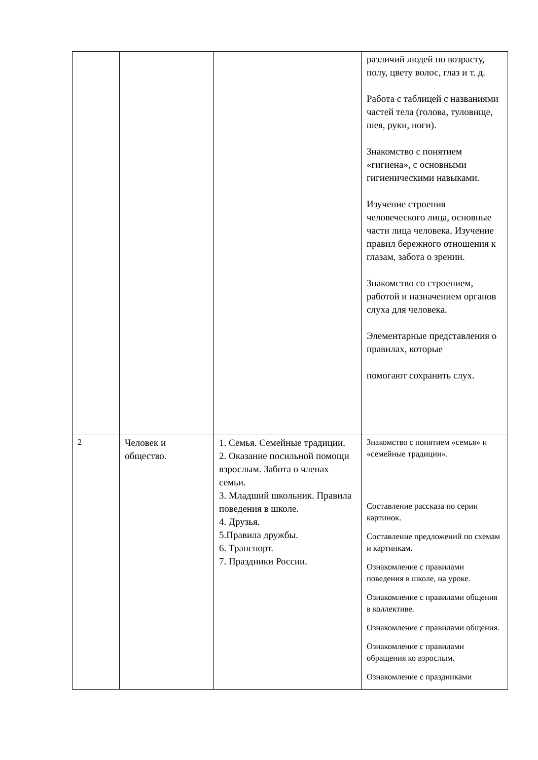| | | | различий людей по возрасту, полу, цвету волос, глаз и т. д. Работа с таблицей с названиями частей тела (голова, туловище, шея, руки, ноги). Знакомство с понятием «гигиена», с основными гигиеническими навыками. Изучение строения человеческого лица, основные части лица человека. Изучение правил бережного отношения к глазам, забота о зрении. Знакомство со строением, работой и назначением органов слуха для человека. Элементарные представления о правилах, которые помогают сохранить слух. |
| 2 | Человек и общество. | 1. Семья. Семейные традиции. 2. Оказание посильной помощи взрослым. Забота о членах семьи. 3. Младший школьник. Правила поведения в школе. 4. Друзья. 5.Правила дружбы. 6. Транспорт. 7. Праздники России. | Знакомство с понятием «семья» и «семейные традиции». Составление рассказа по серии картинок. Составление предложений по схемам и картинкам. Ознакомление с правилами поведения в школе, на уроке. Ознакомление с правилами общения в коллективе. Ознакомление с правилами общения. Ознакомление с правилами обращения ко взрослым. Ознакомление с праздниками |